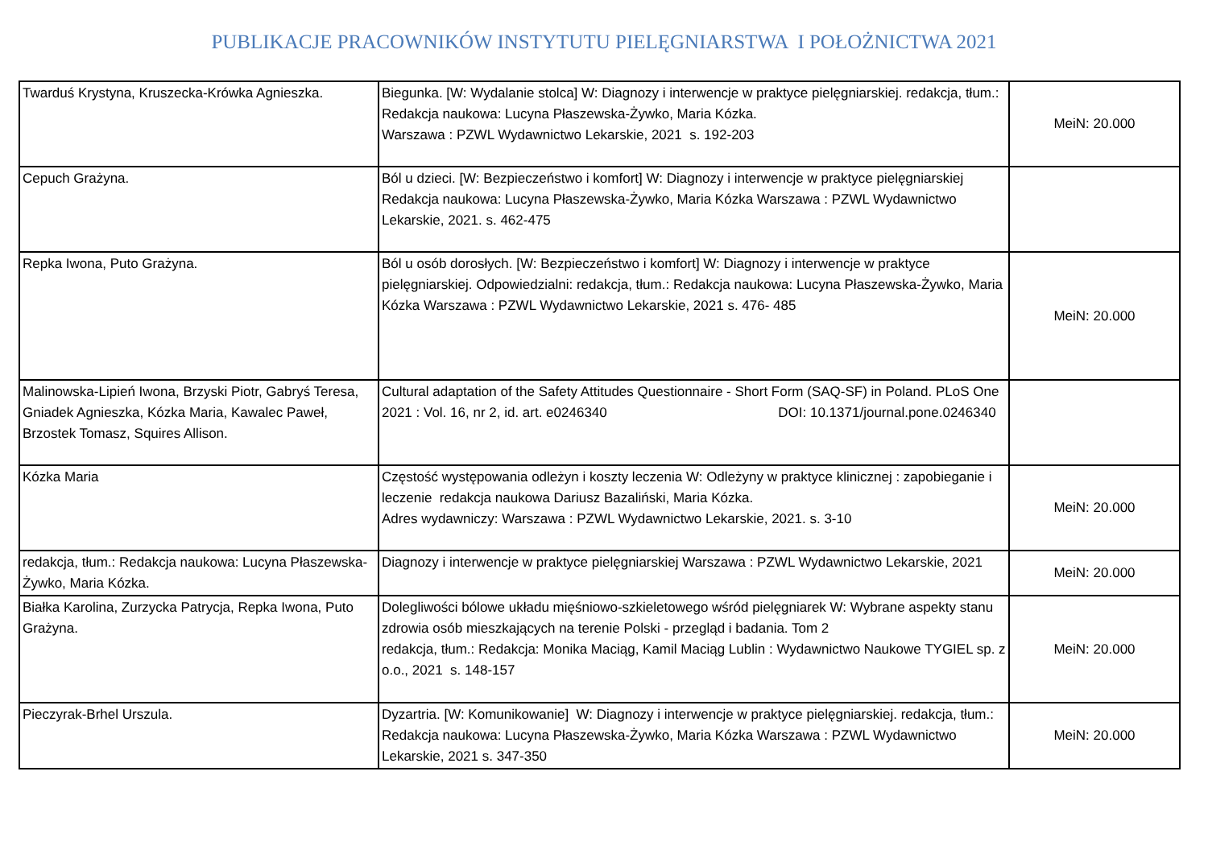PUBLIKACJE PRACOWNIKÓW INSTYTUTU PIELĘGNIARSTWA I POŁOŻNICTWA 2021
| Twarduś Krystyna, Kruszecka-Krówka Agnieszka. | Biegunka. [W: Wydalanie stolca] W: Diagnozy i interwencje w praktyce pielęgniarskiej. redakcja, tłum.: Redakcja naukowa: Lucyna Płaszewska-Żywko, Maria Kózka. Warszawa : PZWL Wydawnictwo Lekarskie, 2021 s. 192-203 | MeiN: 20.000 |
| Cepuch Grażyna. | Ból u dzieci. [W: Bezpieczeństwo i komfort] W: Diagnozy i interwencje w praktyce pielęgniarskiej Redakcja naukowa: Lucyna Płaszewska-Żywko, Maria Kózka Warszawa : PZWL Wydawnictwo Lekarskie, 2021. s. 462-475 | |
| Repka Iwona, Puto Grażyna. | Ból u osób dorosłych. [W: Bezpieczeństwo i komfort] W: Diagnozy i interwencje w praktyce pielęgniarskiej. Odpowiedzialni: redakcja, tłum.: Redakcja naukowa: Lucyna Płaszewska-Żywko, Maria Kózka Warszawa : PZWL Wydawnictwo Lekarskie, 2021 s. 476- 485 | MeiN: 20.000 |
| Malinowska-Lipień Iwona, Brzyski Piotr, Gabryś Teresa, Gniadek Agnieszka, Kózka Maria, Kawalec Paweł, Brzostek Tomasz, Squires Allison. | Cultural adaptation of the Safety Attitudes Questionnaire - Short Form (SAQ-SF) in Poland. PLoS One 2021 : Vol. 16, nr 2, id. art. e0246340 DOI: 10.1371/journal.pone.0246340 | |
| Kózka Maria | Częstość występowania odleżyn i koszty leczenia W: Odleżyny w praktyce klinicznej : zapobieganie i leczenie redakcja naukowa Dariusz Bazaliński, Maria Kózka. Adres wydawniczy: Warszawa : PZWL Wydawnictwo Lekarskie, 2021. s. 3-10 | MeiN: 20.000 |
| redakcja, tłum.: Redakcja naukowa: Lucyna Płaszewska-Żywko, Maria Kózka. | Diagnozy i interwencje w praktyce pielęgniarskiej Warszawa : PZWL Wydawnictwo Lekarskie, 2021 | MeiN: 20.000 |
| Białka Karolina, Zurzycka Patrycja, Repka Iwona, Puto Grażyna. | Dolegliwości bólowe układu mięśniowo-szkieletowego wśród pielęgniarek W: Wybrane aspekty stanu zdrowia osób mieszkających na terenie Polski - przegląd i badania. Tom 2 redakcja, tłum.: Redakcja: Monika Maciąg, Kamil Maciąg Lublin : Wydawnictwo Naukowe TYGIEL sp. z o.o., 2021 s. 148-157 | MeiN: 20.000 |
| Pieczyrak-Brhel Urszula. | Dyzartria. [W: Komunikowanie] W: Diagnozy i interwencje w praktyce pielęgniarskiej. redakcja, tłum.: Redakcja naukowa: Lucyna Płaszewska-Żywko, Maria Kózka Warszawa : PZWL Wydawnictwo Lekarskie, 2021 s. 347-350 | MeiN: 20.000 |